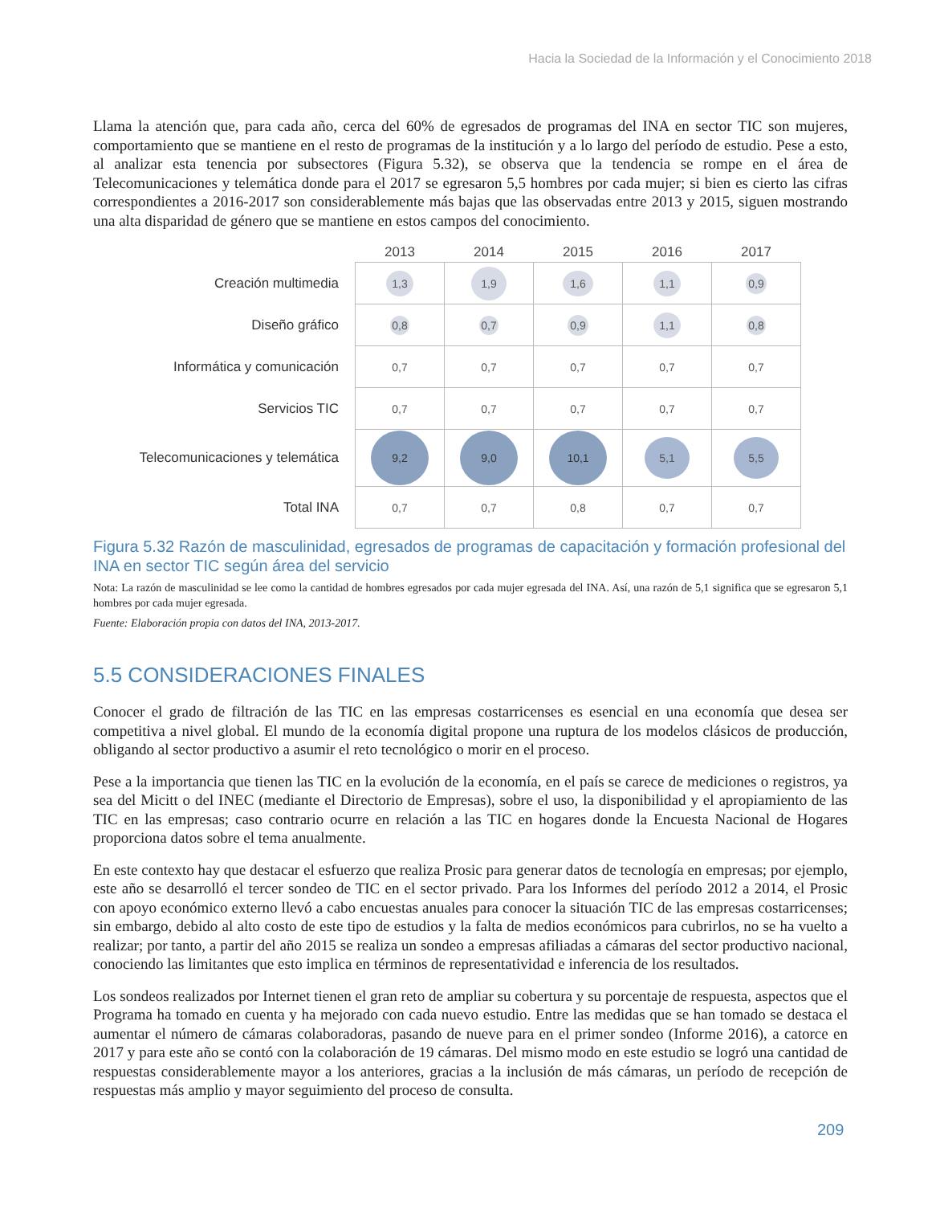Hacia la Sociedad de la Información y el Conocimiento 2018
Llama la atención que, para cada año, cerca del 60% de egresados de programas del INA en sector TIC son mujeres, comportamiento que se mantiene en el resto de programas de la institución y a lo largo del período de estudio. Pese a esto, al analizar esta tenencia por subsectores (Figura 5.32), se observa que la tendencia se rompe en el área de Telecomunicaciones y telemática donde para el 2017 se egresaron 5,5 hombres por cada mujer; si bien es cierto las cifras correspondientes a 2016-2017 son considerablemente más bajas que las observadas entre 2013 y 2015, siguen mostrando una alta disparidad de género que se mantiene en estos campos del conocimiento.
| | 2013 | 2014 | 2015 | 2016 | 2017 |
| --- | --- | --- | --- | --- | --- |
| Creación multimedia | 1,3 | 1,9 | 1,6 | 1,1 | 0,9 |
| Diseño gráfico | 0,8 | 0,7 | 0,9 | 1,1 | 0,8 |
| Informática y comunicación | 0,7 | 0,7 | 0,7 | 0,7 | 0,7 |
| Servicios TIC | 0,7 | 0,7 | 0,7 | 0,7 | 0,7 |
| Telecomunicaciones y telemática | 9,2 | 9,0 | 10,1 | 5,1 | 5,5 |
| Total INA | 0,7 | 0,7 | 0,8 | 0,7 | 0,7 |
Figura 5.32 Razón de masculinidad, egresados de programas de capacitación y formación profesional del INA en sector TIC según área del servicio
Nota: La razón de masculinidad se lee como la cantidad de hombres egresados por cada mujer egresada del INA. Así, una razón de 5,1 significa que se egresaron 5,1 hombres por cada mujer egresada.
Fuente: Elaboración propia con datos del INA, 2013-2017.
5.5 CONSIDERACIONES FINALES
Conocer el grado de filtración de las TIC en las empresas costarricenses es esencial en una economía que desea ser competitiva a nivel global. El mundo de la economía digital propone una ruptura de los modelos clásicos de producción, obligando al sector productivo a asumir el reto tecnológico o morir en el proceso.
Pese a la importancia que tienen las TIC en la evolución de la economía, en el país se carece de mediciones o registros, ya sea del Micitt o del INEC (mediante el Directorio de Empresas), sobre el uso, la disponibilidad y el apropiamiento de las TIC en las empresas; caso contrario ocurre en relación a las TIC en hogares donde la Encuesta Nacional de Hogares proporciona datos sobre el tema anualmente.
En este contexto hay que destacar el esfuerzo que realiza Prosic para generar datos de tecnología en empresas; por ejemplo, este año se desarrolló el tercer sondeo de TIC en el sector privado. Para los Informes del período 2012 a 2014, el Prosic con apoyo económico externo llevó a cabo encuestas anuales para conocer la situación TIC de las empresas costarricenses; sin embargo, debido al alto costo de este tipo de estudios y la falta de medios económicos para cubrirlos, no se ha vuelto a realizar; por tanto, a partir del año 2015 se realiza un sondeo a empresas afiliadas a cámaras del sector productivo nacional, conociendo las limitantes que esto implica en términos de representatividad e inferencia de los resultados.
Los sondeos realizados por Internet tienen el gran reto de ampliar su cobertura y su porcentaje de respuesta, aspectos que el Programa ha tomado en cuenta y ha mejorado con cada nuevo estudio. Entre las medidas que se han tomado se destaca el aumentar el número de cámaras colaboradoras, pasando de nueve para en el primer sondeo (Informe 2016), a catorce en 2017 y para este año se contó con la colaboración de 19 cámaras. Del mismo modo en este estudio se logró una cantidad de respuestas considerablemente mayor a los anteriores, gracias a la inclusión de más cámaras, un período de recepción de respuestas más amplio y mayor seguimiento del proceso de consulta.
209